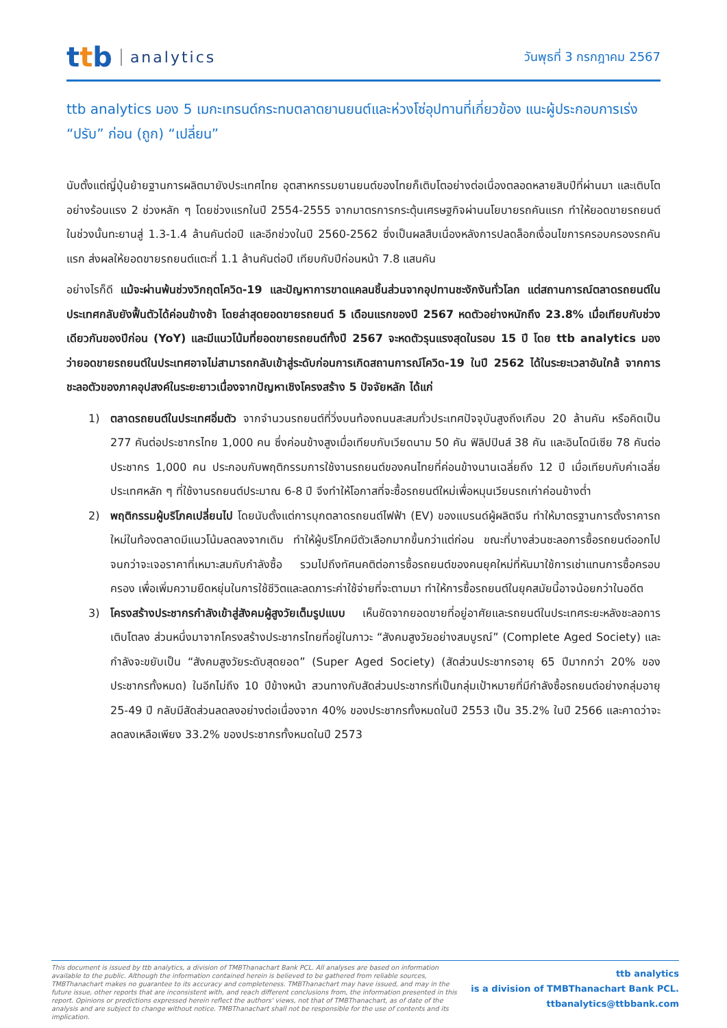t t b analytics
วันพุธที่ 3 กรกฎาคม 2567
ttb analytics มอง 5 เมกะเทรนด์กระทบตลาดยานยนต์และห่วงโซ่อุปทานที่เกี่ยวข้อง แนะผู้ประกอบการเร่ง “ปรับ” ก่อน (ถูก) “เปลี่ยน”
นับตั้งแต่ญี่ปุ่นย้ายฐานการผลิตมายังประเทศไทย อุตสาหกรรมยานยนต์ของไทยก็เติบโตอย่างต่อเนื่องตลอดหลายสิบปีที่ผ่านมา และเติบโตอย่างร้อนแรง 2 ช่วงหลัก ๆ โดยช่วงแรกในปี 2554-2555 จากมาตรการกระตุ้นเศรษฐกิจผ่านนโยบายรถคันแรก ทำให้ยอดขายรถยนต์ในช่วงนั้นทะยานสู่ 1.3-1.4 ล้านคันต่อปี และอีกช่วงในปี 2560-2562 ซึ่งเป็นผลสืบเนื่องหลังการปลดล็อกเงื่อนไขการครอบครองรถคันแรก ส่งผลให้ยอดขายรถยนต์แตะที่ 1.1 ล้านคันต่อปี เทียบกับปีก่อนหน้า 7.8 แสนคัน
อย่างไรก็ดี แม้จะผ่านพ้นช่วงวิกฤตโควิด-19 และปัญหาการขาดแคลนชิ้นส่วนจากอุปทานชะงักงันทั่วโลก แต่สถานการณ์ตลาดรถยนต์ในประเทศกลับยังฟื้นตัวได้ค่อนข้างช้า โดยล่าสุดยอดขายรถยนต์ 5 เดือนแรกของปี 2567 หดตัวอย่างหนักถึง 23.8% เมื่อเทียบกับช่วงเดียวกันของปีก่อน (YoY) และมีแนวโน้มที่ยอดขายรถยนต์ทั้งปี 2567 จะหดตัวรุนแรงสุดในรอบ 15 ปี โดย ttb analytics มองว่ายอดขายรถยนต์ในประเทศอาจไม่สามารถกลับเข้าสู่ระดับก่อนการเกิดสถานการณ์โควิด-19 ในปี 2562 ได้ในระยะเวลาอันใกล้ จากการชะลอตัวของภาคอุปสงค์ในระยะยาวเนื่องจากปัญหาเชิงโครงสร้าง 5 ปัจจัยหลัก ได้แก่
1) ตลาดรถยนต์ในประเทศอิ่มตัว จากจำนวนรถยนต์ที่วิ่งบนท้องถนนสะสมทั่วประเทศปัจจุบันสูงถึงเกือบ 20 ล้านคัน หรือคิดเป็น 277 คันต่อประชากรไทย 1,000 คน ซึ่งค่อนข้างสูงเมื่อเทียบกับเวียดนาม 50 คัน ฟิลิปปินส์ 38 คัน และอินโดนีเซีย 78 คันต่อประชากร 1,000 คน ประกอบกับพฤติกรรมการใช้งานรถยนต์ของคนไทยที่ค่อนข้างนานเฉลี่ยถึง 12 ปี เมื่อเทียบกับค่าเฉลี่ยประเทศหลัก ๆ ที่ใช้งานรถยนต์ประมาณ 6-8 ปี จึงทำให้โอกาสที่จะซื้อรถยนต์ใหม่เพื่อหมุนเวียนรถเก่าค่อนข้างต่ำ
2) พฤติกรรมผู้บริโภคเปลี่ยนไป โดยนับตั้งแต่การบุกตลาดรถยนต์ไฟฟ้า (EV) ของแบรนด์ผู้ผลิตจีน ทำให้มาตรฐานการตั้งราคารถใหม่ในท้องตลาดมีแนวโน้มลดลงจากเดิม ทำให้ผู้บริโภคมีตัวเลือกมากขึ้นกว่าแต่ก่อน ขณะที่บางส่วนชะลอการซื้อรถยนต์ออกไปจนกว่าจะเจอราคาที่เหมาะสมกับกำลังซื้อ รวมไปถึงทัศนคติต่อการซื้อรถยนต์ของคนยุคใหม่ที่หันมาใช้การเช่าแทนการซื้อครอบครอง เพื่อเพิ่มความยืดหยุ่นในการใช้ชีวิตและลดภาระค่าใช้จ่ายที่จะตามมา ทำให้การซื้อรถยนต์ในยุคสมัยนี้อาจน้อยกว่าในอดีต
3) โครงสร้างประชากรกำลังเข้าสู่สังคมผู้สูงวัยเต็มรูปแบบ เห็นชัดจากยอดขายที่อยู่อาศัยและรถยนต์ในประเทศระยะหลังชะลอการเติบโตลง ส่วนหนึ่งมาจากโครงสร้างประชากรไทยที่อยู่ในภาวะ “สังคมสูงวัยอย่างสมบูรณ์” (Complete Aged Society) และกำลังจะขยับเป็น “สังคมสูงวัยระดับสุดยอด” (Super Aged Society) (สัดส่วนประชากรอายุ 65 ปีมากกว่า 20% ของประชากรทั้งหมด) ในอีกไม่ถึง 10 ปีข้างหน้า สวนทางกับสัดส่วนประชากรที่เป็นกลุ่มเป้าหมายที่มีกำลังซื้อรถยนต์อย่างกลุ่มอายุ 25-49 ปี กลับมีสัดส่วนลดลงอย่างต่อเนื่องจาก 40% ของประชากรทั้งหมดในปี 2553 เป็น 35.2% ในปี 2566 และคาดว่าจะลดลงเหลือเพียง 33.2% ของประชากรทั้งหมดในปี 2573
This document is issued by ttb analytics, a division of TMBThanachart Bank PCL. All analyses are based on information available to the public. Although the information contained herein is believed to be gathered from reliable sources, TMBThanachart makes no guarantee to its accuracy and completeness. TMBThanachart may have issued, and may in the future issue, other reports that are inconsistent with, and reach different conclusions from, the information presented in this report. Opinions or predictions expressed herein reflect the authors' views, not that of TMBThanachart, as of date of the analysis and are subject to change without notice. TMBThanachart shall not be responsible for the use of contents and its implication.
ttb analytics
is a division of TMBThanachart Bank PCL.
ttbanalytics@ttbbank.com